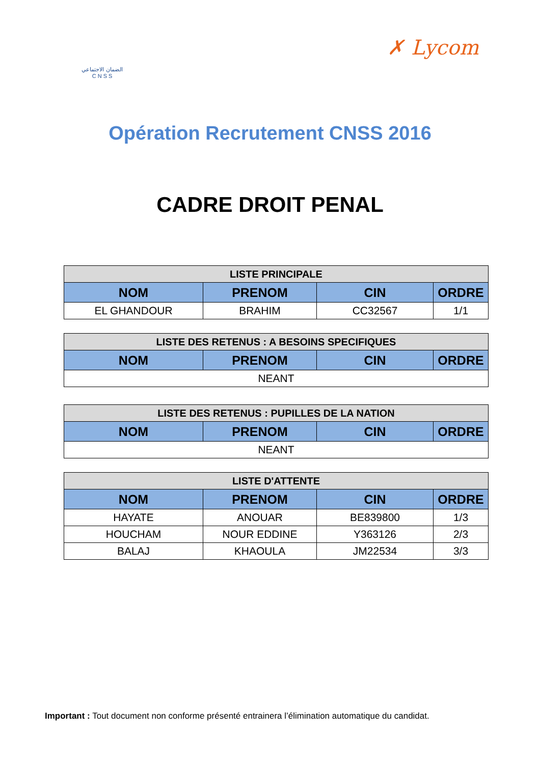الضمان الاجتماعي
C N S S
✗ Lycom
Opération Recrutement CNSS 2016
CADRE DROIT PENAL
| LISTE PRINCIPALE | | | |
| --- | --- | --- | --- |
| NOM | PRENOM | CIN | ORDRE |
| EL GHANDOUR | BRAHIM | CC32567 | 1/1 |
| LISTE DES RETENUS : A BESOINS SPECIFIQUES | | | |
| --- | --- | --- | --- |
| NOM | PRENOM | CIN | ORDRE |
| NEANT | | | |
| LISTE DES RETENUS : PUPILLES DE LA NATION | | | |
| --- | --- | --- | --- |
| NOM | PRENOM | CIN | ORDRE |
| NEANT | | | |
| LISTE D'ATTENTE | | | |
| --- | --- | --- | --- |
| NOM | PRENOM | CIN | ORDRE |
| HAYATE | ANOUAR | BE839800 | 1/3 |
| HOUCHAM | NOUR EDDINE | Y363126 | 2/3 |
| BALAJ | KHAOULA | JM22534 | 3/3 |
Important : Tout document non conforme présenté entrainera l’élimination automatique du candidat.